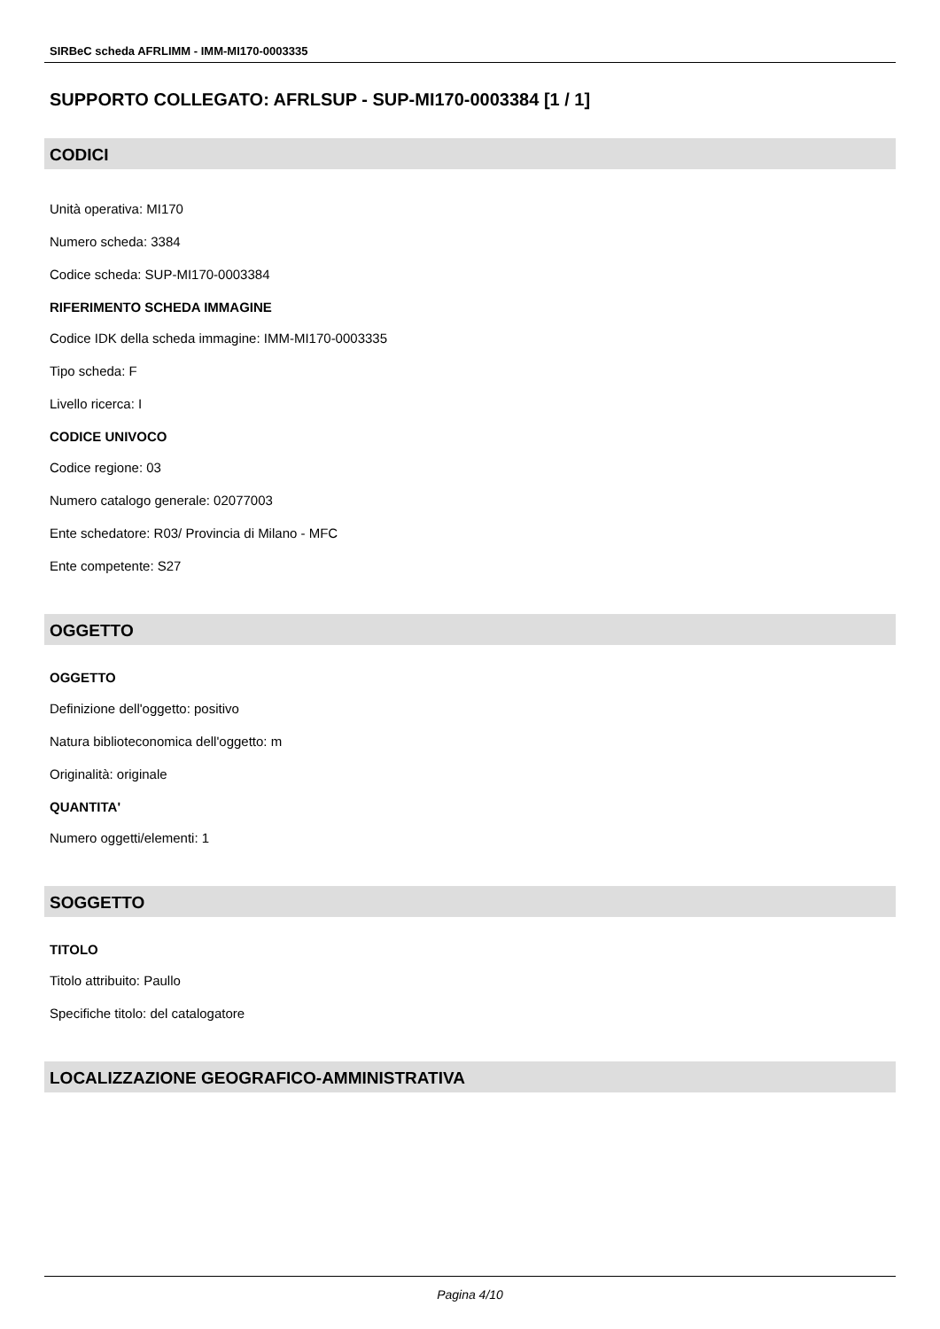SIRBeC scheda AFRLIMM - IMM-MI170-0003335
SUPPORTO COLLEGATO: AFRLSUP - SUP-MI170-0003384 [1 / 1]
CODICI
Unità operativa: MI170
Numero scheda: 3384
Codice scheda: SUP-MI170-0003384
RIFERIMENTO SCHEDA IMMAGINE
Codice IDK della scheda immagine: IMM-MI170-0003335
Tipo scheda: F
Livello ricerca: I
CODICE UNIVOCO
Codice regione: 03
Numero catalogo generale: 02077003
Ente schedatore: R03/ Provincia di Milano - MFC
Ente competente: S27
OGGETTO
OGGETTO
Definizione dell'oggetto: positivo
Natura biblioteconomica dell'oggetto: m
Originalità: originale
QUANTITA'
Numero oggetti/elementi: 1
SOGGETTO
TITOLO
Titolo attribuito: Paullo
Specifiche titolo: del catalogatore
LOCALIZZAZIONE GEOGRAFICO-AMMINISTRATIVA
Pagina 4/10